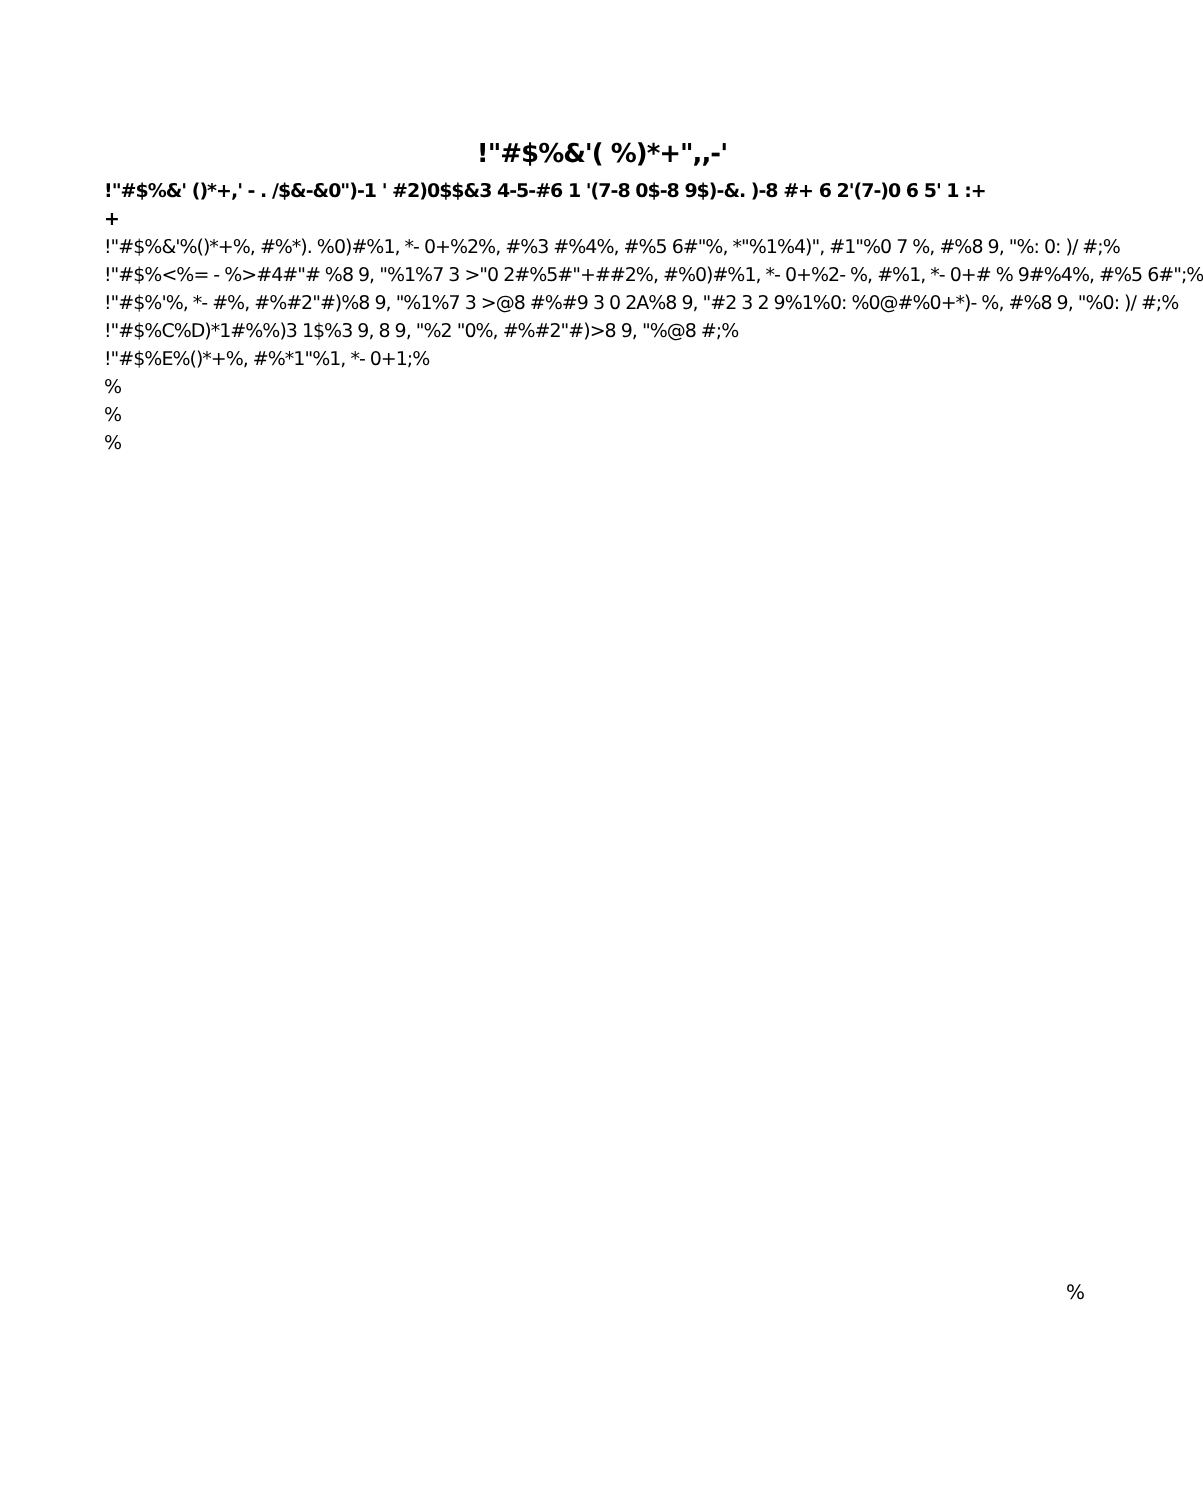!"#$%&'( %)*+",,-'
!"#$%&' ()*+,' - . /$&-&0")-1 ' #2)0$$&3 4-5-#6 1 '(7-8 0$-8 9$)-&. )-8 #+ 6 2'(7-)0 6 5' 1 :+
+
!"#$%&'%()*+%, #%*). %0)#%1, *- 0+%2%, #%3 #%4%, #%5 6#"%, *"%1%4)", #1"%0 7 %, #%8 9, "%: 0: )/ #;%
!"#$%<%= - %>#4#"# %8 9, "%1%7 3 >"0 2#%5#"+##2%, #%0)#%1, *- 0+%2- %, #%1, *- 0+# % 9#%4%, #%5 6#";%
!"#$%'%, *- #%, #%#2"#)%8 9, "%1%7 3 >@8 #%#9 3 0 2A%8 9, "#2 3 2 9%1%0: %0@#%0+*)- %, #%8 9, "%0: )/ #;%
!"#$%C%D)*1#%%)3 1$%3 9, 8 9, "%2 "0%, #%#2"#)>8 9, "%@8 #;%
!"#$%E%()*+%, #%*1"%1, *- 0+1;%
%
%
%
%